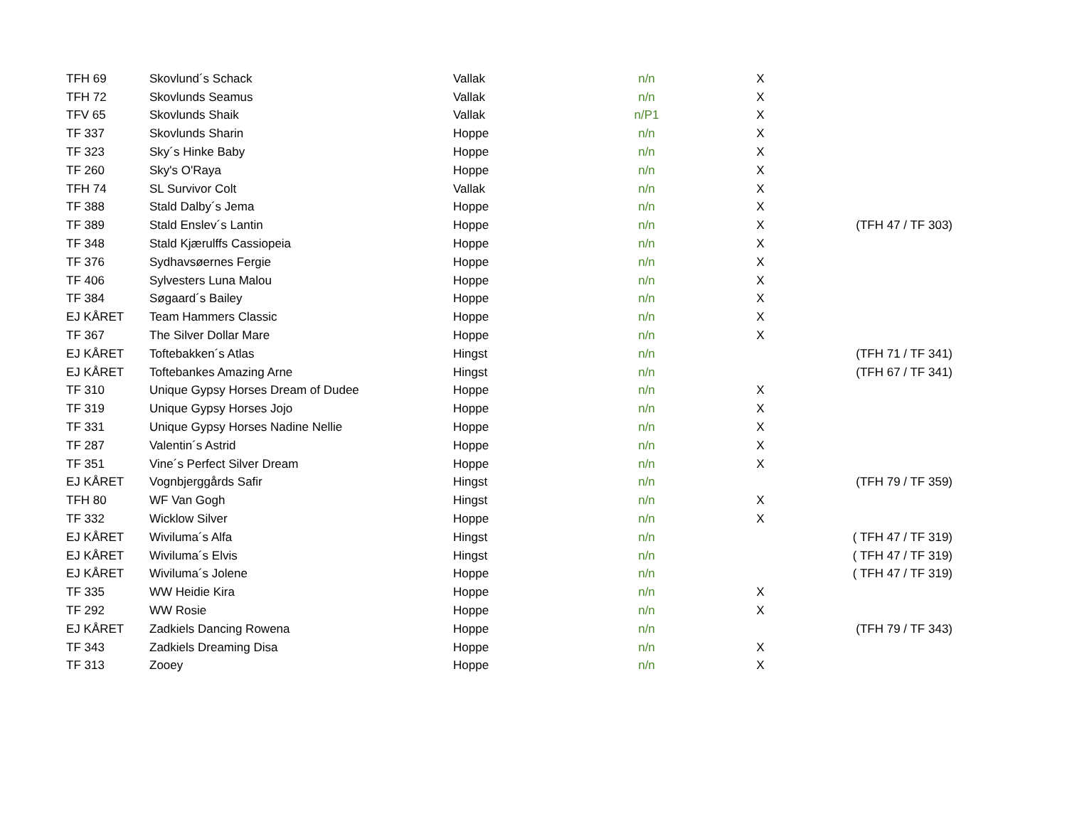| TFH 69 | Skovlund´s Schack | Vallak | n/n | X | |
| TFH 72 | Skovlunds Seamus | Vallak | n/n | X | |
| TFV 65 | Skovlunds Shaik | Vallak | n/P1 | X | |
| TF 337 | Skovlunds Sharin | Hoppe | n/n | X | |
| TF 323 | Sky´s Hinke Baby | Hoppe | n/n | X | |
| TF 260 | Sky's O'Raya | Hoppe | n/n | X | |
| TFH 74 | SL Survivor Colt | Vallak | n/n | X | |
| TF 388 | Stald Dalby´s Jema | Hoppe | n/n | X | |
| TF 389 | Stald Enslev´s Lantin | Hoppe | n/n | X | (TFH 47 / TF 303) |
| TF 348 | Stald Kjærulffs Cassiopeia | Hoppe | n/n | X | |
| TF 376 | Sydhavsøernes Fergie | Hoppe | n/n | X | |
| TF 406 | Sylvesters Luna Malou | Hoppe | n/n | X | |
| TF 384 | Søgaard´s Bailey | Hoppe | n/n | X | |
| EJ KÅRET | Team Hammers Classic | Hoppe | n/n | X | |
| TF 367 | The Silver Dollar Mare | Hoppe | n/n | X | |
| EJ KÅRET | Toftebakken´s Atlas | Hingst | n/n | | (TFH 71 / TF 341) |
| EJ KÅRET | Toftebankes Amazing Arne | Hingst | n/n | | (TFH 67 / TF 341) |
| TF 310 | Unique Gypsy Horses Dream of Dudee | Hoppe | n/n | X | |
| TF 319 | Unique Gypsy Horses Jojo | Hoppe | n/n | X | |
| TF 331 | Unique Gypsy Horses Nadine Nellie | Hoppe | n/n | X | |
| TF 287 | Valentin´s Astrid | Hoppe | n/n | X | |
| TF 351 | Vine´s Perfect Silver Dream | Hoppe | n/n | X | |
| EJ KÅRET | Vognbjerggårds Safir | Hingst | n/n | | (TFH 79 / TF 359) |
| TFH 80 | WF Van Gogh | Hingst | n/n | X | |
| TF 332 | Wicklow Silver | Hoppe | n/n | X | |
| EJ KÅRET | Wiviluma´s Alfa | Hingst | n/n | | ( TFH 47 / TF 319) |
| EJ KÅRET | Wiviluma´s Elvis | Hingst | n/n | | ( TFH 47 / TF 319) |
| EJ KÅRET | Wiviluma´s Jolene | Hoppe | n/n | | ( TFH 47 / TF 319) |
| TF 335 | WW Heidie Kira | Hoppe | n/n | X | |
| TF 292 | WW Rosie | Hoppe | n/n | X | |
| EJ KÅRET | Zadkiels Dancing Rowena | Hoppe | n/n | | (TFH 79 / TF 343) |
| TF 343 | Zadkiels Dreaming Disa | Hoppe | n/n | X | |
| TF 313 | Zooey | Hoppe | n/n | X | |